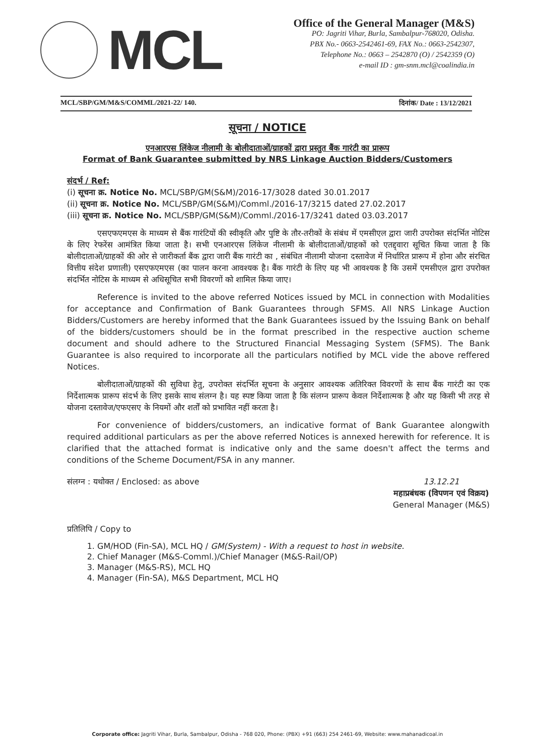MCL
Office of the General Manager (M&S)
PO: Jagriti Vihar, Burla, Sambalpur-768020, Odisha.
PBX No.- 0663-2542461-69, FAX No.: 0663-2542307,
Telephone No.: 0663 – 2542870 (O) / 2542359 (O)
e-mail ID : gm-snm.mcl@coalindia.in
MCL/SBP/GM/M&S/COMML/2021-22/ 140. दिनांक/ Date : 13/12/2021
सूचना / NOTICE
एनआरएस लिंकेज नीलामी के बोलीदाताओं/ग्राहकों द्वारा प्रस्तुत बैंक गारंटी का प्रारूप
Format of Bank Guarantee submitted by NRS Linkage Auction Bidders/Customers
संदर्भ / Ref:
(i) सूचना क्र. Notice No. MCL/SBP/GM(S&M)/2016-17/3028 dated 30.01.2017
(ii) सूचना क्र. Notice No. MCL/SBP/GM(S&M)/Comml./2016-17/3215 dated 27.02.2017
(iii) सूचना क्र. Notice No. MCL/SBP/GM(S&M)/Comml./2016-17/3241 dated 03.03.2017
एसएफएमएस के माध्यम से बैंक गारंटियों की स्वीकृति और पुष्टि के तौर-तरीकों के संबंध में एमसीएल द्वारा जारी उपरोक्त संदर्भित नोटिस के लिए रेफरेंस आमंत्रित किया जाता है। सभी एनआरएस लिंकेज नीलामी के बोलीदाताओं/ग्राहकों को एतद्द्वारा सूचित किया जाता है कि बोलीदाताओं/ग्राहकों की ओर से जारीकर्ता बैंक द्वारा जारी बैंक गारंटी का , संबंधित नीलामी योजना दस्तावेज में निर्धारित प्रारूप में होना और संरचित वित्तीय संदेश प्रणाली) एसएफएमएस (का पालन करना आवश्यक है। बैंक गारंटी के लिए यह भी आवश्यक है कि उसमें एमसीएल द्वारा उपरोक्त संदर्भित नोटिस के माध्यम से अधिसूचित सभी विवरणों को शामिल किया जाए।
Reference is invited to the above referred Notices issued by MCL in connection with Modalities for acceptance and Confirmation of Bank Guarantees through SFMS. All NRS Linkage Auction Bidders/Customers are hereby informed that the Bank Guarantees issued by the Issuing Bank on behalf of the bidders/customers should be in the format prescribed in the respective auction scheme document and should adhere to the Structured Financial Messaging System (SFMS). The Bank Guarantee is also required to incorporate all the particulars notified by MCL vide the above reffered Notices.
बोलीदाताओं/ग्राहकों की सुविधा हेतु, उपरोक्त संदर्भित सूचना के अनुसार आवश्यक अतिरिक्त विवरणों के साथ बैंक गारंटी का एक निर्देशात्मक प्रारूप संदर्भ के लिए इसके साथ संलग्न है। यह स्पष्ट किया जाता है कि संलग्न प्रारूप केवल निर्देशात्मक है और यह किसी भी तरह से योजना दस्तावेज/एफएसए के नियमों और शर्तों को प्रभावित नहीं करता है।
For convenience of bidders/customers, an indicative format of Bank Guarantee alongwith required additional particulars as per the above referred Notices is annexed herewith for reference. It is clarified that the attached format is indicative only and the same doesn't affect the terms and conditions of the Scheme Document/FSA in any manner.
संलग्न : यथोक्त / Enclosed: as above 13.12.21
महाप्रबंधक (विपणन एवं विक्रय)
General Manager (M&S)
प्रतिलिपि / Copy to
1. GM/HOD (Fin-SA), MCL HQ / GM(System) - With a request to host in website.
2. Chief Manager (M&S-Comml.)/Chief Manager (M&S-Rail/OP)
3. Manager (M&S-RS), MCL HQ
4. Manager (Fin-SA), M&S Department, MCL HQ
Corporate office: Jagriti Vihar, Burla, Sambalpur, Odisha - 768 020, Phone: (PBX) +91 (663) 254 2461-69, Website: www.mahanadicoal.in